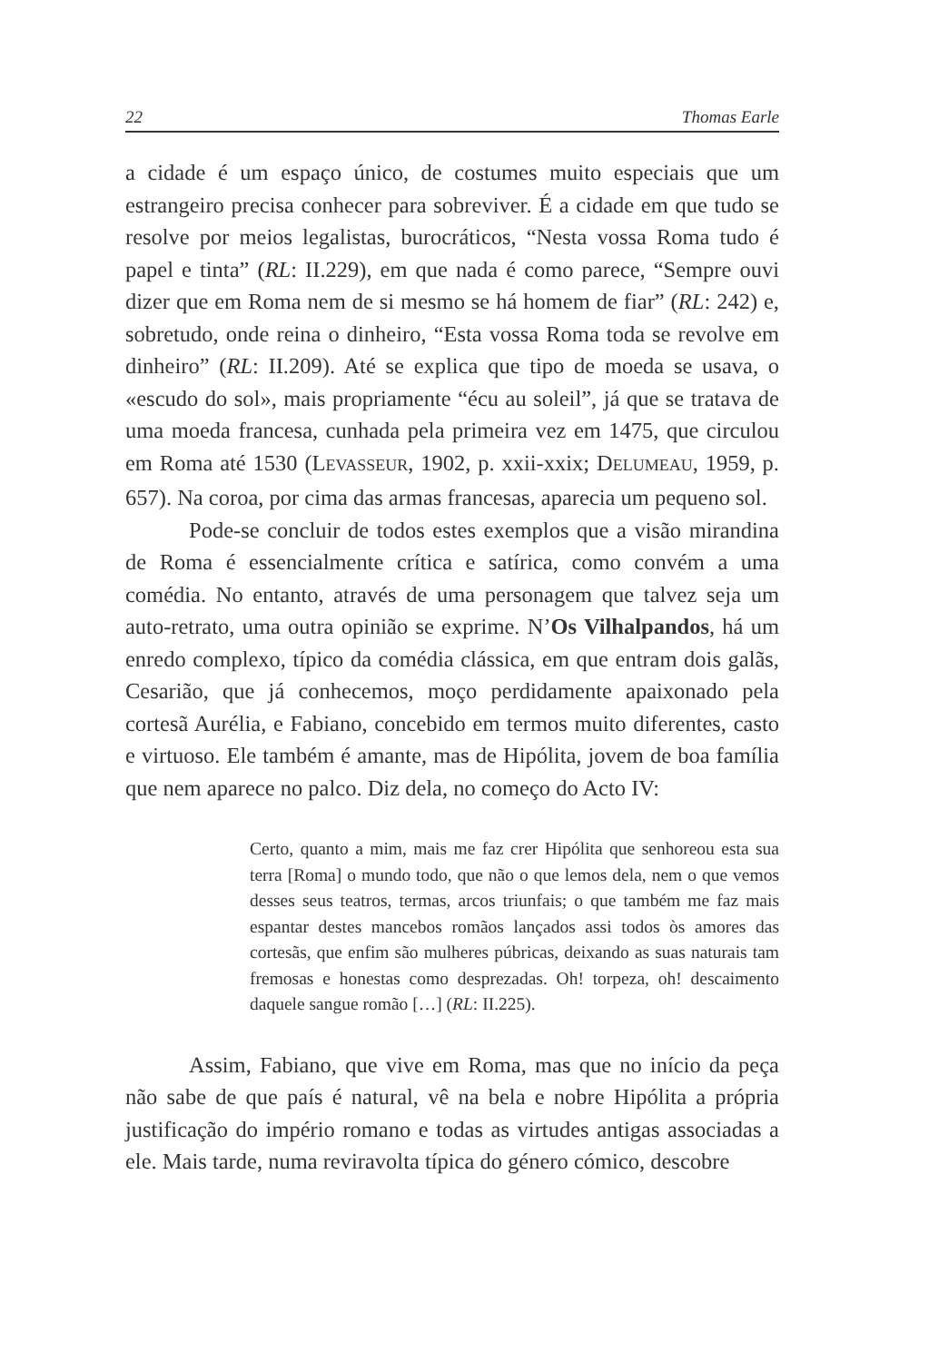22 Thomas Earle
a cidade é um espaço único, de costumes muito especiais que um estrangeiro precisa conhecer para sobreviver. É a cidade em que tudo se resolve por meios legalistas, burocráticos, “Nesta vossa Roma tudo é papel e tinta” (RL: II.229), em que nada é como parece, “Sempre ouvi dizer que em Roma nem de si mesmo se há homem de fiar” (RL: 242) e, sobretudo, onde reina o dinheiro, “Esta vossa Roma toda se revolve em dinheiro” (RL: II.209). Até se explica que tipo de moeda se usava, o «escudo do sol», mais propriamente “écu au soleil”, já que se tratava de uma moeda francesa, cunhada pela primeira vez em 1475, que circulou em Roma até 1530 (LEVASSEUR, 1902, p. xxii-xxix; DELUMEAU, 1959, p. 657). Na coroa, por cima das armas francesas, aparecia um pequeno sol.
Pode-se concluir de todos estes exemplos que a visão mirandina de Roma é essencialmente crítica e satírica, como convém a uma comédia. No entanto, através de uma personagem que talvez seja um auto-retrato, uma outra opinião se exprime. N’Os Vilhalpandos, há um enredo complexo, típico da comédia clássica, em que entram dois galãs, Cesarião, que já conhecemos, moço perdidamente apaixonado pela cortesã Aurélia, e Fabiano, concebido em termos muito diferentes, casto e virtuoso. Ele também é amante, mas de Hipólita, jovem de boa família que nem aparece no palco. Diz dela, no começo do Acto IV:
Certo, quanto a mim, mais me faz crer Hipólita que senhoreou esta sua terra [Roma] o mundo todo, que não o que lemos dela, nem o que vemos desses seus teatros, termas, arcos triunfais; o que também me faz mais espantar destes mancebos romãos lançados assi todos òs amores das cortesãs, que enfim são mulheres púbricas, deixando as suas naturais tam fremosas e honestas como desprezadas. Oh! torpeza, oh! descaimento daquele sangue romão […] (RL: II.225).
Assim, Fabiano, que vive em Roma, mas que no início da peça não sabe de que país é natural, vê na bela e nobre Hipólita a própria justificação do império romano e todas as virtudes antigas associadas a ele. Mais tarde, numa reviravolta típica do género cómico, descobre